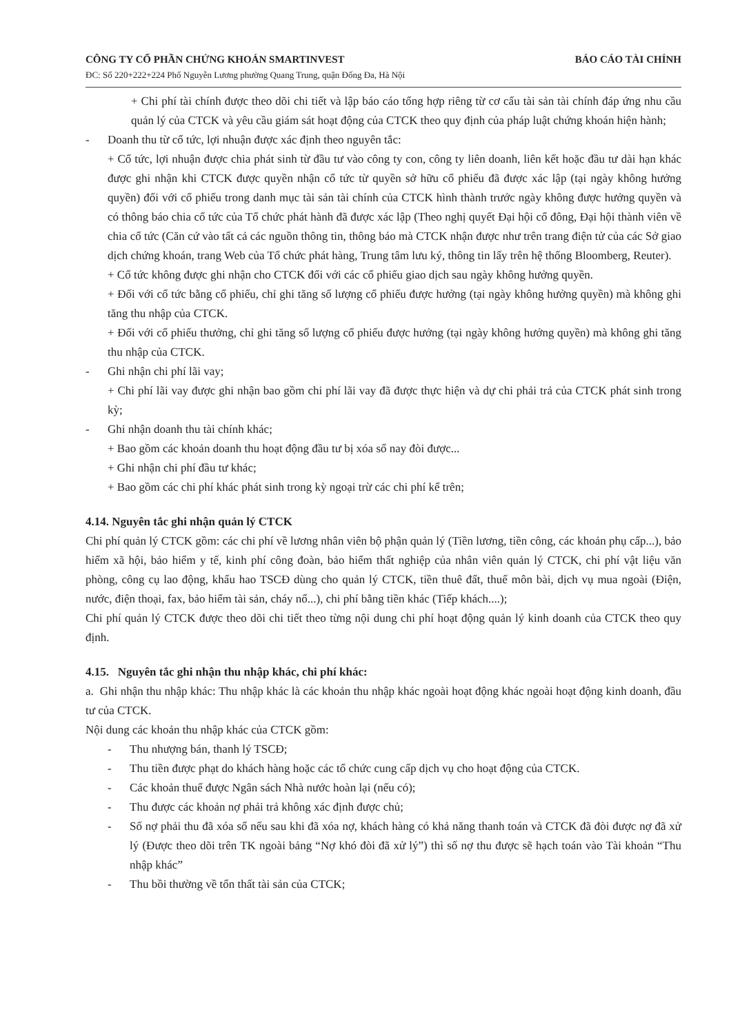CÔNG TY CỔ PHẦN CHỨNG KHOÁN SMARTINVEST
ĐC: Số 220+222+224 Phố Nguyễn Lương phường Quang Trung, quận Đống Đa, Hà Nội
BÁO CÁO TÀI CHÍNH
+ Chi phí tài chính được theo dõi chi tiết và lập báo cáo tổng hợp riêng từ cơ cấu tài sản tài chính đáp ứng nhu cầu quản lý của CTCK và yêu cầu giám sát hoạt động của CTCK theo quy định của pháp luật chứng khoán hiện hành;
- Doanh thu từ cổ tức, lợi nhuận được xác định theo nguyên tắc:
+ Cổ tức, lợi nhuận được chia phát sinh từ đầu tư vào công ty con, công ty liên doanh, liên kết hoặc đầu tư dài hạn khác được ghi nhận khi CTCK được quyền nhận cổ tức từ quyền sở hữu cổ phiếu đã được xác lập (tại ngày không hưởng quyền) đối với cổ phiếu trong danh mục tài sản tài chính của CTCK hình thành trước ngày không được hưởng quyền và có thông báo chia cổ tức của Tổ chức phát hành đã được xác lập (Theo nghị quyết Đại hội cổ đông, Đại hội thành viên về chia cổ tức (Căn cứ vào tất cả các nguồn thông tin, thông báo mà CTCK nhận được như trên trang điện tử của các Sở giao dịch chứng khoán, trang Web của Tổ chức phát hàng, Trung tâm lưu ký, thông tin lấy trên hệ thống Bloomberg, Reuter).
+ Cổ tức không được ghi nhận cho CTCK đối với các cổ phiếu giao dịch sau ngày không hưởng quyền.
+ Đối với cổ tức bằng cổ phiếu, chỉ ghi tăng số lượng cổ phiếu được hưởng (tại ngày không hưởng quyền) mà không ghi tăng thu nhập của CTCK.
+ Đối với cổ phiếu thưởng, chỉ ghi tăng số lượng cổ phiếu được hưởng (tại ngày không hưởng quyền) mà không ghi tăng thu nhập của CTCK.
- Ghi nhận chi phí lãi vay;
+ Chi phí lãi vay được ghi nhận bao gồm chi phí lãi vay đã được thực hiện và dự chi phải trả của CTCK phát sinh trong kỳ;
- Ghi nhận doanh thu tài chính khác;
+ Bao gồm các khoản doanh thu hoạt động đầu tư bị xóa sổ nay đòi được...
+ Ghi nhận chi phí đầu tư khác;
+ Bao gồm các chi phí khác phát sinh trong kỳ ngoại trừ các chi phí kể trên;
4.14. Nguyên tắc ghi nhận quản lý CTCK
Chi phí quản lý CTCK gồm: các chi phí về lương nhân viên bộ phận quản lý (Tiền lương, tiền công, các khoản phụ cấp...), bảo hiểm xã hội, bảo hiểm y tế, kinh phí công đoàn, bảo hiểm thất nghiệp của nhân viên quản lý CTCK, chi phí vật liệu văn phòng, công cụ lao động, khấu hao TSCĐ dùng cho quản lý CTCK, tiền thuê đất, thuế môn bài, dịch vụ mua ngoài (Điện, nước, điện thoại, fax, bảo hiểm tài sản, cháy nổ...), chi phí bằng tiền khác (Tiếp khách....);
Chi phí quản lý CTCK được theo dõi chi tiết theo từng nội dung chi phí hoạt động quản lý kinh doanh của CTCK theo quy định.
4.15. Nguyên tắc ghi nhận thu nhập khác, chi phí khác:
a. Ghi nhận thu nhập khác: Thu nhập khác là các khoản thu nhập khác ngoài hoạt động khác ngoài hoạt động kinh doanh, đầu tư của CTCK.
Nội dung các khoản thu nhập khác của CTCK gồm:
- Thu nhượng bán, thanh lý TSCĐ;
- Thu tiền được phạt do khách hàng hoặc các tổ chức cung cấp dịch vụ cho hoạt động của CTCK.
- Các khoản thuế được Ngân sách Nhà nước hoàn lại (nếu có);
- Thu được các khoản nợ phải trả không xác định được chủ;
- Số nợ phải thu đã xóa sổ nếu sau khi đã xóa nợ, khách hàng có khả năng thanh toán và CTCK đã đòi được nợ đã xử lý (Được theo dõi trên TK ngoài bảng “Nợ khó đòi đã xử lý”) thì số nợ thu được sẽ hạch toán vào Tài khoản “Thu nhập khác”
- Thu bồi thường về tổn thất tài sản của CTCK;